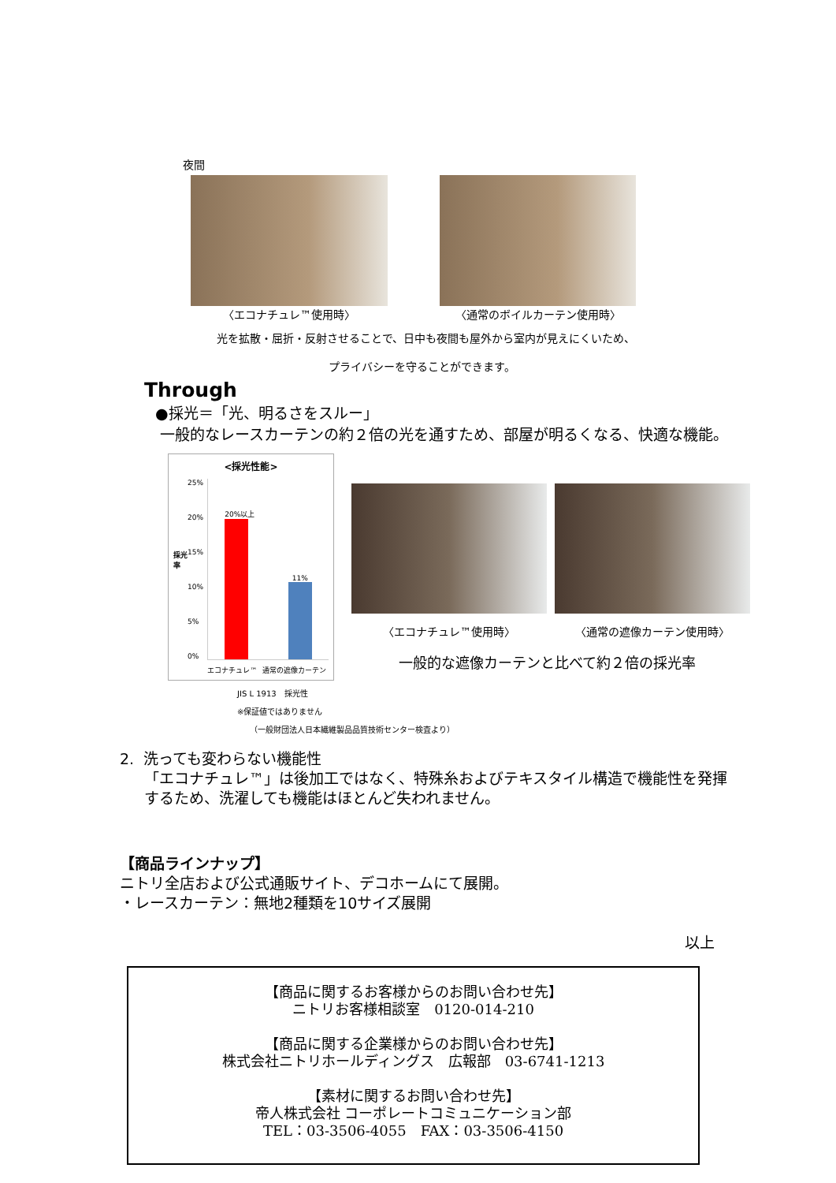夜間
〈エコナチュレ™使用時〉 〈通常のボイルカーテン使用時〉
光を拡散・屈折・反射させることで、日中も夜間も屋外から室内が見えにくいため、
プライバシーを守ることができます。
Through
●採光＝「光、明るさをスルー」
一般的なレースカーテンの約２倍の光を通すため、部屋が明るくなる、快適な機能。
<採光性能>
採光率
25%
20%
15%
10%
5%
0%
20%以上
11%
エコナチュレ™ 通常の遮像カーテン
JIS L 1913　採光性
※保証値ではありません
（一般財団法人日本繊維製品品質技術センター検査より）
〈エコナチュレ™使用時〉 〈通常の遮像カーテン使用時〉
一般的な遮像カーテンと比べて約２倍の採光率
2. 洗っても変わらない機能性
「エコナチュレ™」は後加工ではなく、特殊糸およびテキスタイル構造で機能性を発揮
するため、洗濯しても機能はほとんど失われません。
【商品ラインナップ】
ニトリ全店および公式通販サイト、デコホームにて展開。
・レースカーテン：無地2種類を10サイズ展開
以上
【商品に関するお客様からのお問い合わせ先】
ニトリお客様相談室　0120-014-210
【商品に関する企業様からのお問い合わせ先】
株式会社ニトリホールディングス　広報部　03-6741-1213
【素材に関するお問い合わせ先】
帝人株式会社 コーポレートコミュニケーション部
TEL：03-3506-4055　FAX：03-3506-4150